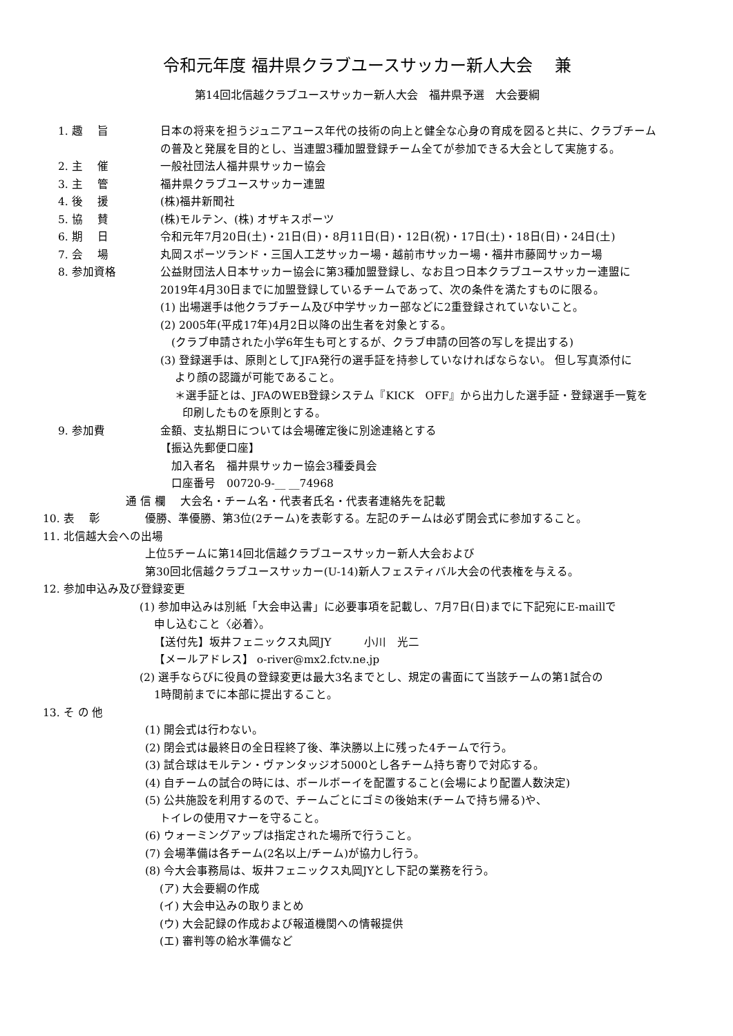令和元年度 福井県クラブユースサッカー新人大会　 兼
第14回北信越クラブユースサッカー新人大会　福井県予選　大会要綱
1. 趣　 旨 日本の将来を担うジュニアユース年代の技術の向上と健全な心身の育成を図ると共に、クラブチーム
の普及と発展を目的とし、当連盟3種加盟登録チーム全てが参加できる大会として実施する。
2. 主　 催 一般社団法人福井県サッカー協会
3. 主　 管 福井県クラブユースサッカー連盟
4. 後　 援 (株)福井新聞社
5. 協　 賛 (株)モルテン、(株) オザキスポーツ
6. 期　 日 令和元年7月20日(土)・21日(日)・8月11日(日)・12日(祝)・17日(土)・18日(日)・24日(土)
7. 会　 場 丸岡スポーツランド・三国人工芝サッカー場・越前市サッカー場・福井市藤岡サッカー場
8. 参加資格 公益財団法人日本サッカー協会に第3種加盟登録し、なお且つ日本クラブユースサッカー連盟に
2019年4月30日までに加盟登録しているチームであって、次の条件を満たすものに限る。
(1) 出場選手は他クラブチーム及び中学サッカー部などに2重登録されていないこと。
(2) 2005年(平成17年)4月2日以降の出生者を対象とする。
　(クラブ申請された小学6年生も可とするが、クラブ申請の回答の写しを提出する)
(3) 登録選手は、原則としてJFA発行の選手証を持参していなければならない。 但し写真添付に
　 より顔の認識が可能であること。
　 ＊選手証とは、JFAのWEB登録システム『KICK　OFF』から出力した選手証・登録選手一覧を
　　印刷したものを原則とする。
9. 参加費 金額、支払期日については会場確定後に別途連絡とする
【振込先郵便口座】
　加入者名　福井県サッカー協会3種委員会
　口座番号　00720-9-__ __74968
通 信 欄　 大会名・チーム名・代表者氏名・代表者連絡先を記載
10. 表　 彰 優勝、準優勝、第3位(2チーム)を表彰する。左記のチームは必ず閉会式に参加すること。
11. 北信越大会への出場
上位5チームに第14回北信越クラブユースサッカー新人大会および
第30回北信越クラブユースサッカー(U-14)新人フェスティバル大会の代表権を与える。
12. 参加申込み及び登録変更
(1) 参加申込みは別紙「大会申込書」に必要事項を記載し、7月7日(日)までに下記宛にE-maillで
　 申し込むこと〈必着〉。
　 【送付先】坂井フェニックス丸岡JY　　　小川　光二
　 【メールアドレス】 o-river@mx2.fctv.ne.jp
(2) 選手ならびに役員の登録変更は最大3名までとし、規定の書面にて当該チームの第1試合の
　 1時間前までに本部に提出すること。
13. そ の 他
(1) 開会式は行わない。
(2) 閉会式は最終日の全日程終了後、準決勝以上に残った4チームで行う。
(3) 試合球はモルテン・ヴァンタッジオ5000とし各チーム持ち寄りで対応する。
(4) 自チームの試合の時には、ボールボーイを配置すること(会場により配置人数決定)
(5) 公共施設を利用するので、チームごとにゴミの後始末(チームで持ち帰る)や、
　 トイレの使用マナーを守ること。
(6) ウォーミングアップは指定された場所で行うこと。
(7) 会場準備は各チーム(2名以上/チーム)が協力し行う。
(8) 今大会事務局は、坂井フェニックス丸岡JYとし下記の業務を行う。
　 (ア) 大会要綱の作成
　 (イ) 大会申込みの取りまとめ
　 (ウ) 大会記録の作成および報道機関への情報提供
　 (エ) 審判等の給水準備など